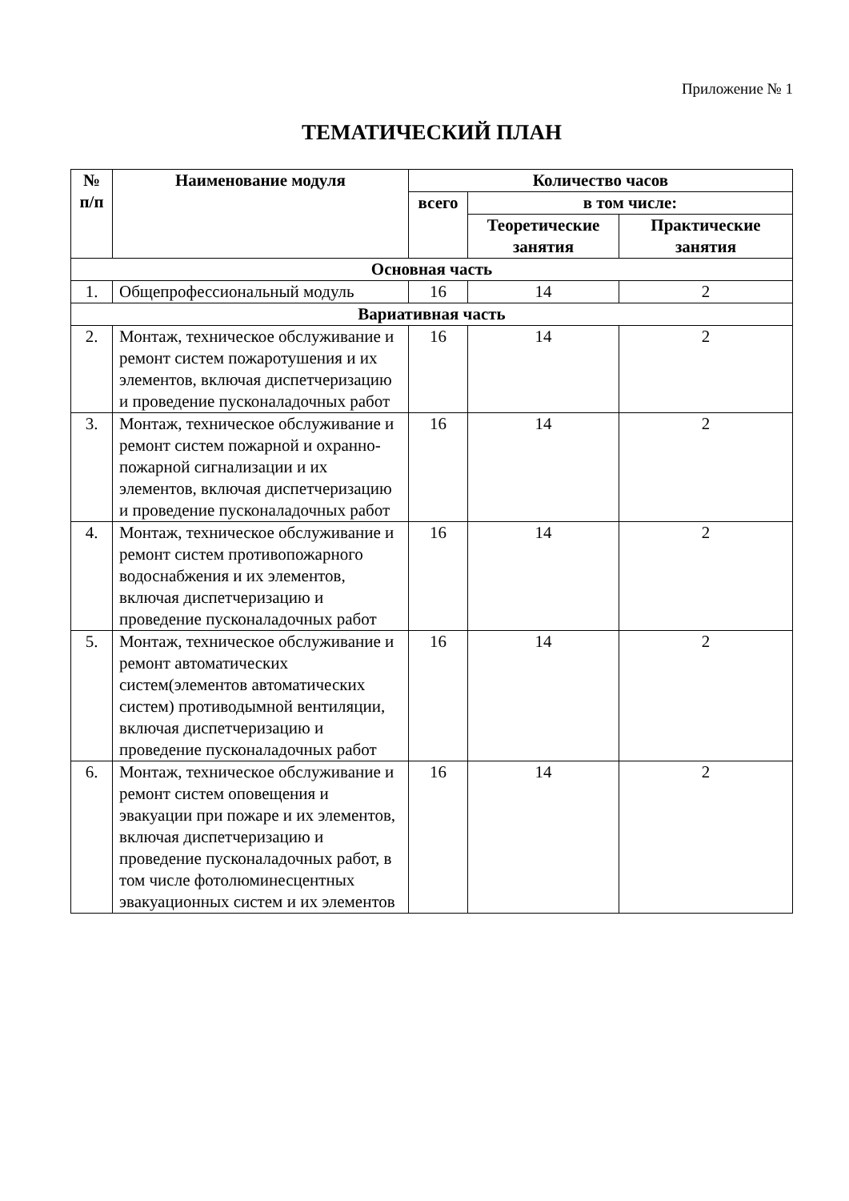Приложение № 1
ТЕМАТИЧЕСКИЙ ПЛАН
| № п/п | Наименование модуля | Количество часов | | |
| --- | --- | --- | --- | --- |
| | | всего | в том числе: | |
| | | | Теоретические занятия | Практические занятия |
| Основная часть | | | | |
| 1. | Общепрофессиональный модуль | 16 | 14 | 2 |
| Вариативная часть | | | | |
| 2. | Монтаж, техническое обслуживание и ремонт систем пожаротушения и их элементов, включая диспетчеризацию и проведение пусконаладочных работ | 16 | 14 | 2 |
| 3. | Монтаж, техническое обслуживание и ремонт систем пожарной и охранно-пожарной сигнализации и их элементов, включая диспетчеризацию и проведение пусконаладочных работ | 16 | 14 | 2 |
| 4. | Монтаж, техническое обслуживание и ремонт систем противопожарного водоснабжения и их элементов, включая диспетчеризацию и проведение пусконаладочных работ | 16 | 14 | 2 |
| 5. | Монтаж, техническое обслуживание и ремонт автоматических систем(элементов автоматических систем) противодымной вентиляции, включая диспетчеризацию и проведение пусконаладочных работ | 16 | 14 | 2 |
| 6. | Монтаж, техническое обслуживание и ремонт систем оповещения и эвакуации при пожаре и их элементов, включая диспетчеризацию и проведение пусконаладочных работ, в том числе фотолюминесцентных эвакуационных систем и их элементов | 16 | 14 | 2 |